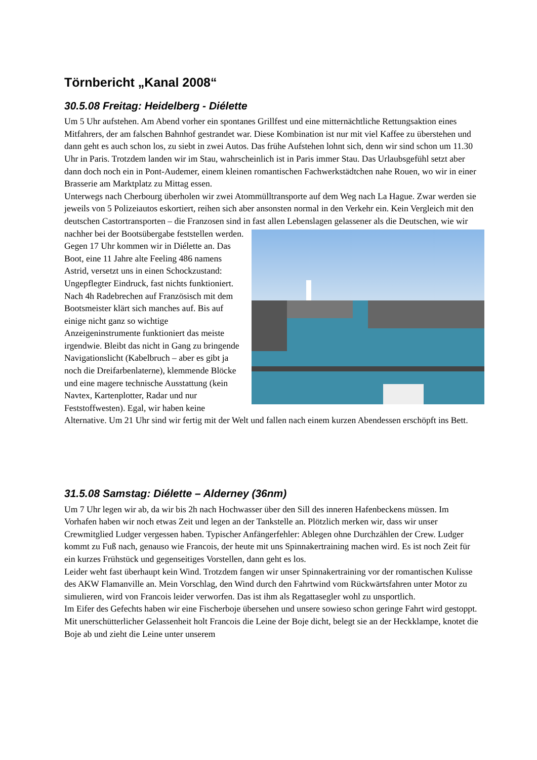Törnbericht „Kanal 2008“
30.5.08 Freitag: Heidelberg - Diélette
Um 5 Uhr aufstehen. Am Abend vorher ein spontanes Grillfest und eine mitternächtliche Rettungsaktion eines Mitfahrers, der am falschen Bahnhof gestrandet war. Diese Kombination ist nur mit viel Kaffee zu überstehen und dann geht es auch schon los, zu siebt in zwei Autos. Das frühe Aufstehen lohnt sich, denn wir sind schon um 11.30 Uhr in Paris. Trotzdem landen wir im Stau, wahrscheinlich ist in Paris immer Stau. Das Urlaubsgefühl setzt aber dann doch noch ein in Pont-Audemer, einem kleinen romantischen Fachwerkstädtchen nahe Rouen, wo wir in einer Brasserie am Marktplatz zu Mittag essen.
Unterwegs nach Cherbourg überholen wir zwei Atommülltransporte auf dem Weg nach La Hague. Zwar werden sie jeweils von 5 Polizeiautos eskortiert, reihen sich aber ansonsten normal in den Verkehr ein. Kein Vergleich mit den deutschen Castortransporten – die Franzosen sind in fast allen Lebenslagen gelassener als die Deutschen, wie wir nachher bei der Bootsübergabe feststellen werden.
Gegen 17 Uhr kommen wir in Diélette an. Das Boot, eine 11 Jahre alte Feeling 486 namens Astrid, versetzt uns in einen Schockzustand: Ungepflegter Eindruck, fast nichts funktioniert. Nach 4h Radebrechen auf Französisch mit dem Bootsmeister klärt sich manches auf. Bis auf einige nicht ganz so wichtige Anzeigeninstrumente funktioniert das meiste irgendwie. Bleibt das nicht in Gang zu bringende Navigationslicht (Kabelbruch – aber es gibt ja noch die Dreifarbenlaterne), klemmende Blöcke und eine magere technische Ausstattung (kein Navtex, Kartenplotter, Radar und nur Feststoffwesten). Egal, wir haben keine Alternative. Um 21 Uhr sind wir fertig mit der Welt und fallen nach einem kurzen Abendessen erschöpft ins Bett.
31.5.08 Samstag: Diélette – Alderney (36nm)
Um 7 Uhr legen wir ab, da wir bis 2h nach Hochwasser über den Sill des inneren Hafenbeckens müssen. Im Vorhafen haben wir noch etwas Zeit und legen an der Tankstelle an. Plötzlich merken wir, dass wir unser Crewmitglied Ludger vergessen haben. Typischer Anfängerfehler: Ablegen ohne Durchzählen der Crew. Ludger kommt zu Fuß nach, genauso wie Francois, der heute mit uns Spinnakertraining machen wird. Es ist noch Zeit für ein kurzes Frühstück und gegenseitiges Vorstellen, dann geht es los.
Leider weht fast überhaupt kein Wind. Trotzdem fangen wir unser Spinnakertraining vor der romantischen Kulisse des AKW Flamanville an. Mein Vorschlag, den Wind durch den Fahrtwind vom Rückwärtsfahren unter Motor zu simulieren, wird von Francois leider verworfen. Das ist ihm als Regattasegler wohl zu unsportlich.
Im Eifer des Gefechts haben wir eine Fischerboje übersehen und unsere sowieso schon geringe Fahrt wird gestoppt. Mit unerschütterlicher Gelassenheit holt Francois die Leine der Boje dicht, belegt sie an der Heckklampe, knotet die Boje ab und zieht die Leine unter unserem